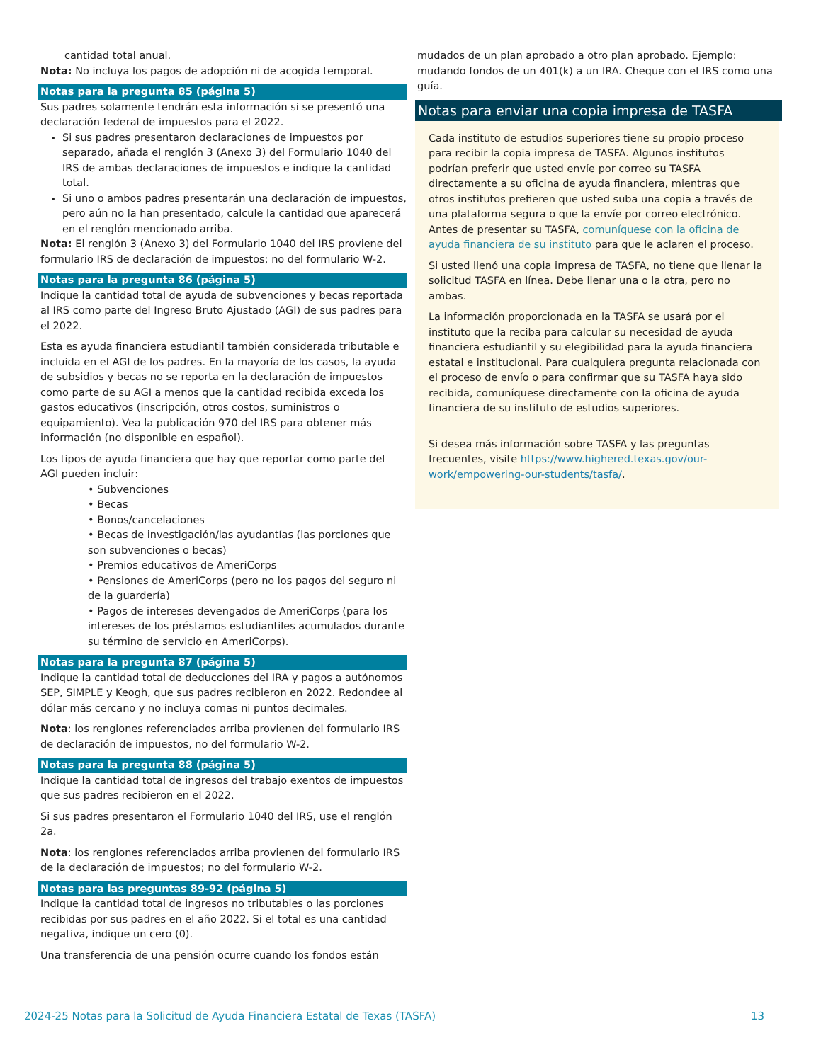cantidad total anual.
Nota: No incluya los pagos de adopción ni de acogida temporal.
Notas para la pregunta 85 (página 5)
Sus padres solamente tendrán esta información si se presentó una declaración federal de impuestos para el 2022.
Si sus padres presentaron declaraciones de impuestos por separado, añada el renglón 3 (Anexo 3) del Formulario 1040 del IRS de ambas declaraciones de impuestos e indique la cantidad total.
Si uno o ambos padres presentarán una declaración de impuestos, pero aún no la han presentado, calcule la cantidad que aparecerá en el renglón mencionado arriba.
Nota: El renglón 3 (Anexo 3) del Formulario 1040 del IRS proviene del formulario IRS de declaración de impuestos; no del formulario W-2.
Notas para la pregunta 86 (página 5)
Indique la cantidad total de ayuda de subvenciones y becas reportada al IRS como parte del Ingreso Bruto Ajustado (AGI) de sus padres para el 2022.
Esta es ayuda financiera estudiantil también considerada tributable e incluida en el AGI de los padres. En la mayoría de los casos, la ayuda de subsidios y becas no se reporta en la declaración de impuestos como parte de su AGI a menos que la cantidad recibida exceda los gastos educativos (inscripción, otros costos, suministros o equipamiento). Vea la publicación 970 del IRS para obtener más información (no disponible en español).
Los tipos de ayuda financiera que hay que reportar como parte del AGI pueden incluir:
• Subvenciones
• Becas
• Bonos/cancelaciones
• Becas de investigación/las ayudantías (las porciones que son subvenciones o becas)
• Premios educativos de AmeriCorps
• Pensiones de AmeriCorps (pero no los pagos del seguro ni de la guardería)
• Pagos de intereses devengados de AmeriCorps (para los intereses de los préstamos estudiantiles acumulados durante su término de servicio en AmeriCorps).
Notas para la pregunta 87 (página 5)
Indique la cantidad total de deducciones del IRA y pagos a autónomos SEP, SIMPLE y Keogh, que sus padres recibieron en 2022. Redondee al dólar más cercano y no incluya comas ni puntos decimales.
Nota: los renglones referenciados arriba provienen del formulario IRS de declaración de impuestos, no del formulario W-2.
Notas para la pregunta 88 (página 5)
Indique la cantidad total de ingresos del trabajo exentos de impuestos que sus padres recibieron en el 2022.
Si sus padres presentaron el Formulario 1040 del IRS, use el renglón 2a.
Nota: los renglones referenciados arriba provienen del formulario IRS de la declaración de impuestos; no del formulario W-2.
Notas para las preguntas 89-92 (página 5)
Indique la cantidad total de ingresos no tributables o las porciones recibidas por sus padres en el año 2022. Si el total es una cantidad negativa, indique un cero (0).
Una transferencia de una pensión ocurre cuando los fondos están
mudados de un plan aprobado a otro plan aprobado. Ejemplo: mudando fondos de un 401(k) a un IRA. Cheque con el IRS como una guía.
Notas para enviar una copia impresa de TASFA
Cada instituto de estudios superiores tiene su propio proceso para recibir la copia impresa de TASFA. Algunos institutos podrían preferir que usted envíe por correo su TASFA directamente a su oficina de ayuda financiera, mientras que otros institutos prefieren que usted suba una copia a través de una plataforma segura o que la envíe por correo electrónico. Antes de presentar su TASFA, comuníquese con la oficina de ayuda financiera de su instituto para que le aclaren el proceso.
Si usted llenó una copia impresa de TASFA, no tiene que llenar la solicitud TASFA en línea. Debe llenar una o la otra, pero no ambas.
La información proporcionada en la TASFA se usará por el instituto que la reciba para calcular su necesidad de ayuda financiera estudiantil y su elegibilidad para la ayuda financiera estatal e institucional. Para cualquiera pregunta relacionada con el proceso de envío o para confirmar que su TASFA haya sido recibida, comuníquese directamente con la oficina de ayuda financiera de su instituto de estudios superiores.
Si desea más información sobre TASFA y las preguntas frecuentes, visite https://www.highered.texas.gov/our-work/empowering-our-students/tasfa/.
2024-25 Notas para la Solicitud de Ayuda Financiera Estatal de Texas (TASFA) 13